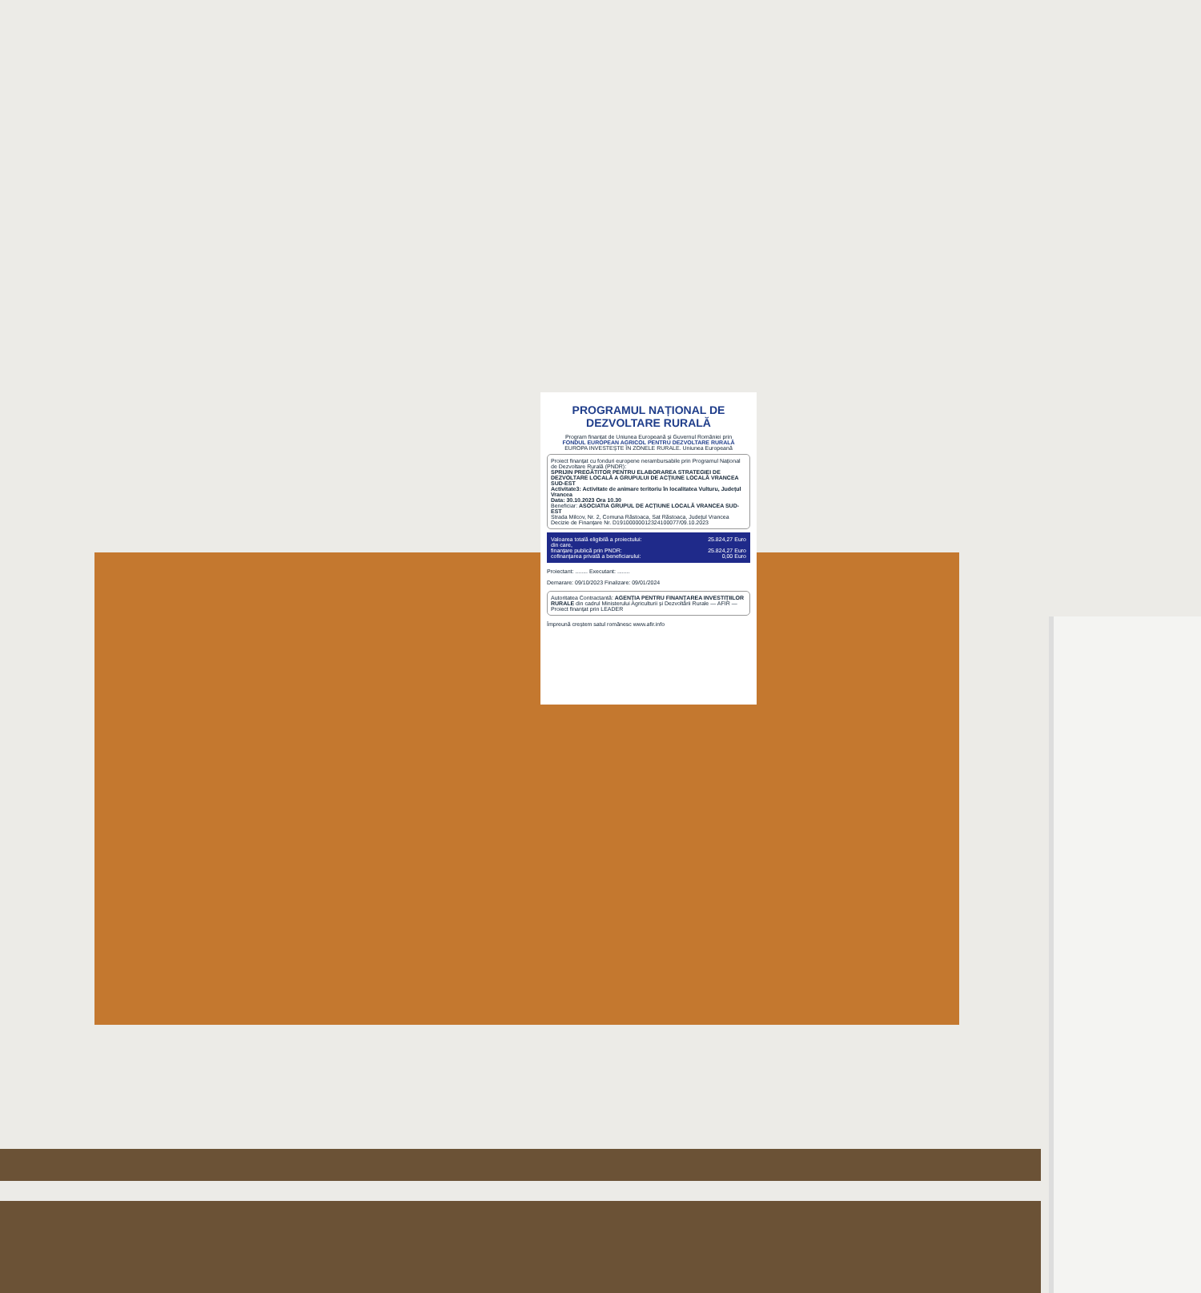PROGRAMUL NAȚIONAL DE DEZVOLTARE RURALĂ
Program finanțat de Uniunea Europeană și Guvernul României prin
FONDUL EUROPEAN AGRICOL PENTRU DEZVOLTARE RURALĂ
EUROPA INVESTEȘTE ÎN ZONELE RURALE. Uniunea Europeană
Proiect finanțat cu fonduri europene nerambursabile prin Programul Național de Dezvoltare Rurală (PNDR):
SPRIJIN PREGĂTITOR PENTRU ELABORAREA STRATEGIEI DE DEZVOLTARE LOCALĂ A GRUPULUI DE ACȚIUNE LOCALĂ VRANCEA SUD-EST
Activitate3: Activitate de animare teritoriu în localitatea Vulturu, Județul Vrancea
Data: 30.10.2023 Ora 10.30
Beneficiar: ASOCIATIA GRUPUL DE ACȚIUNE LOCALĂ VRANCEA SUD-EST
Strada Milcov, Nr. 2, Comuna Răstoaca, Sat Răstoaca, Județul Vrancea
Decizie de Finanțare Nr. D19100000012324100077/09.10.2023
Valoarea totală eligibilă a proiectului: 25.824,27 Euro
din care,
finanțare publică prin PNDR: 25.824,27 Euro
cofinanțarea privată a beneficiarului: 0,00 Euro
Proiectant: ........ Executant: ........
Demarare: 09/10/2023 Finalizare: 09/01/2024
Autoritatea Contractantă: AGENȚIA PENTRU FINANȚAREA INVESTIȚIILOR RURALE din cadrul Ministerului Agriculturii și Dezvoltării Rurale — AFIR — Proiect finanțat prin LEADER
Împreună creștem satul românesc www.afir.info